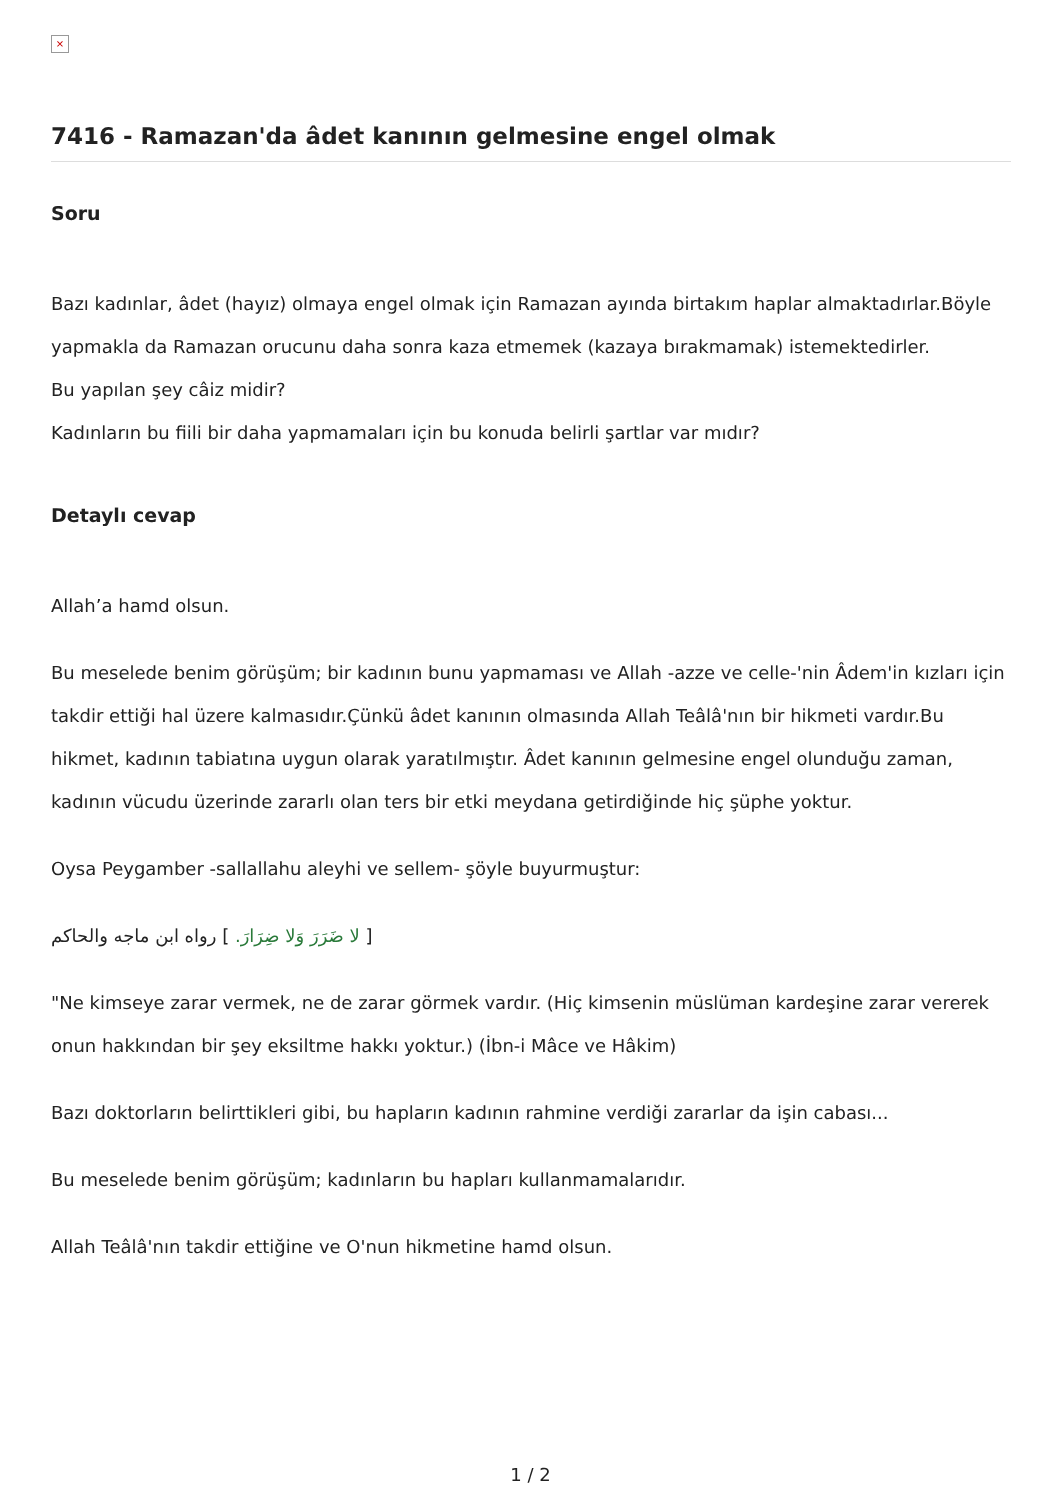×
7416 - Ramazan'da âdet kanının gelmesine engel olmak
Soru
Bazı kadınlar, âdet (hayız) olmaya engel olmak için Ramazan ayında birtakım haplar almaktadırlar.Böyle yapmakla da Ramazan orucunu daha sonra kaza etmemek (kazaya bırakmamak) istemektedirler.
Bu yapılan şey câiz midir?
Kadınların bu fiili bir daha yapmamaları için bu konuda belirli şartlar var mıdır?
Detaylı cevap
Allah’a hamd olsun.
Bu meselede benim görüşüm; bir kadının bunu yapmaması ve Allah -azze ve celle-'nin Âdem'in kızları için takdir ettiği hal üzere kalmasıdır.Çünkü âdet kanının olmasında Allah Teâlâ'nın bir hikmeti vardır.Bu hikmet, kadının tabiatına uygun olarak yaratılmıştır. Âdet kanının gelmesine engel olunduğu zaman, kadının vücudu üzerinde zararlı olan ters bir etki meydana getirdiğinde hiç şüphe yoktur.
Oysa Peygamber -sallallahu aleyhi ve sellem- şöyle buyurmuştur:
[ لا ضَرَرَ وَلا ضِرَارَ. ] رواه ابن ماجه والحاكم
"Ne kimseye zarar vermek, ne de zarar görmek vardır. (Hiç kimsenin müslüman kardeşine zarar vererek onun hakkından bir şey eksiltme hakkı yoktur.) (İbn-i Mâce ve Hâkim)
Bazı doktorların belirttikleri gibi, bu hapların kadının rahmine verdiği zararlar da işin cabası...
Bu meselede benim görüşüm; kadınların bu hapları kullanmamalarıdır.
Allah Teâlâ'nın takdir ettiğine ve O'nun hikmetine hamd olsun.
1 / 2